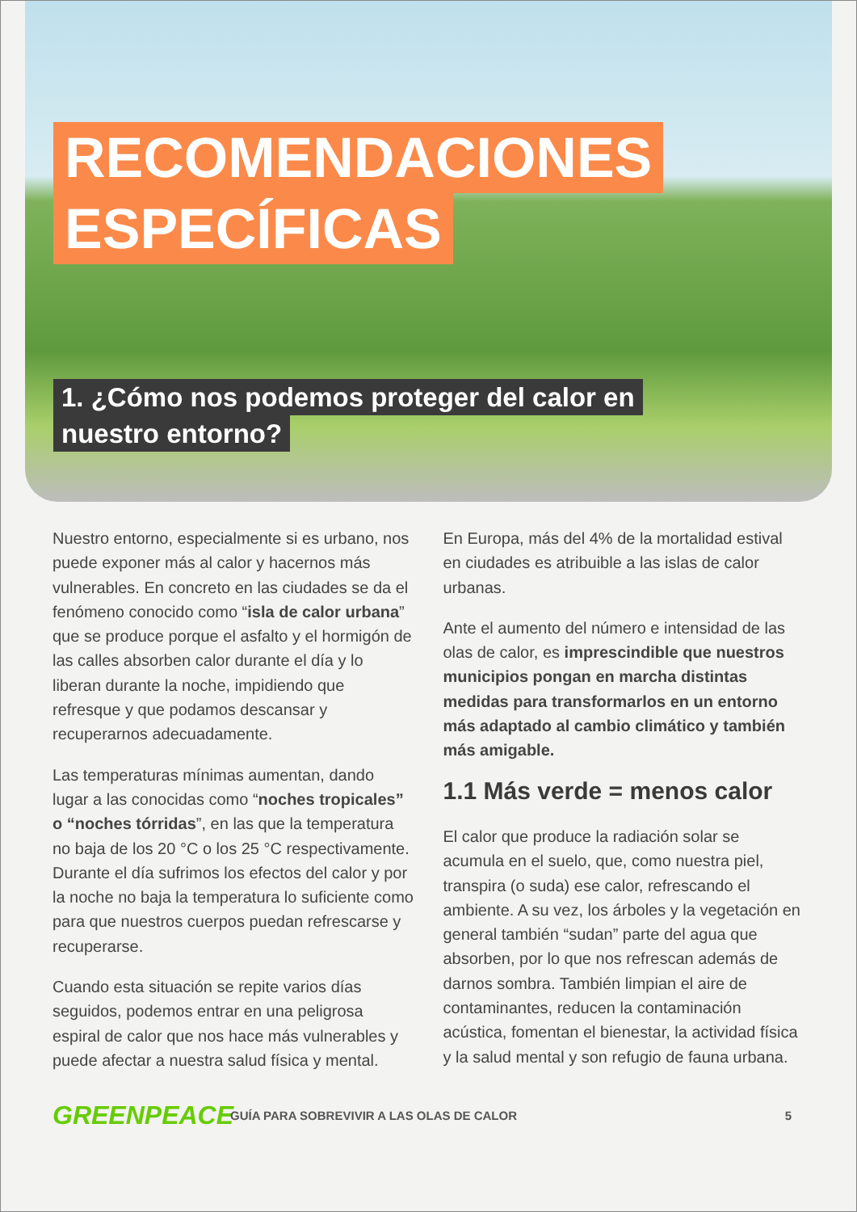RECOMENDACIONES
ESPECÍFICAS
1. ¿Cómo nos podemos proteger del calor en
nuestro entorno?
Nuestro entorno, especialmente si es urbano, nos puede exponer más al calor y hacernos más vulnerables. En concreto en las ciudades se da el fenómeno conocido como “isla de calor urbana” que se produce porque el asfalto y el hormigón de las calles absorben calor durante el día y lo liberan durante la noche, impidiendo que refresque y que podamos descansar y recuperarnos adecuadamente.
Las temperaturas mínimas aumentan, dando lugar a las conocidas como “noches tropicales” o “noches tórridas”, en las que la temperatura no baja de los 20 °C o los 25 °C respectivamente. Durante el día sufrimos los efectos del calor y por la noche no baja la temperatura lo suficiente como para que nuestros cuerpos puedan refrescarse y recuperarse.
Cuando esta situación se repite varios días seguidos, podemos entrar en una peligrosa espiral de calor que nos hace más vulnerables y puede afectar a nuestra salud física y mental.
En Europa, más del 4% de la mortalidad estival en ciudades es atribuible a las islas de calor urbanas.
Ante el aumento del número e intensidad de las olas de calor, es imprescindible que nuestros municipios pongan en marcha distintas medidas para transformarlos en un entorno más adaptado al cambio climático y también más amigable.
1.1 Más verde = menos calor
El calor que produce la radiación solar se acumula en el suelo, que, como nuestra piel, transpira (o suda) ese calor, refrescando el ambiente. A su vez, los árboles y la vegetación en general también “sudan” parte del agua que absorben, por lo que nos refrescan además de darnos sombra. También limpian el aire de contaminantes, reducen la contaminación acústica, fomentan el bienestar, la actividad física y la salud mental y son refugio de fauna urbana.
GREENPEACE
GUÍA PARA SOBREVIVIR A LAS OLAS DE CALOR
5